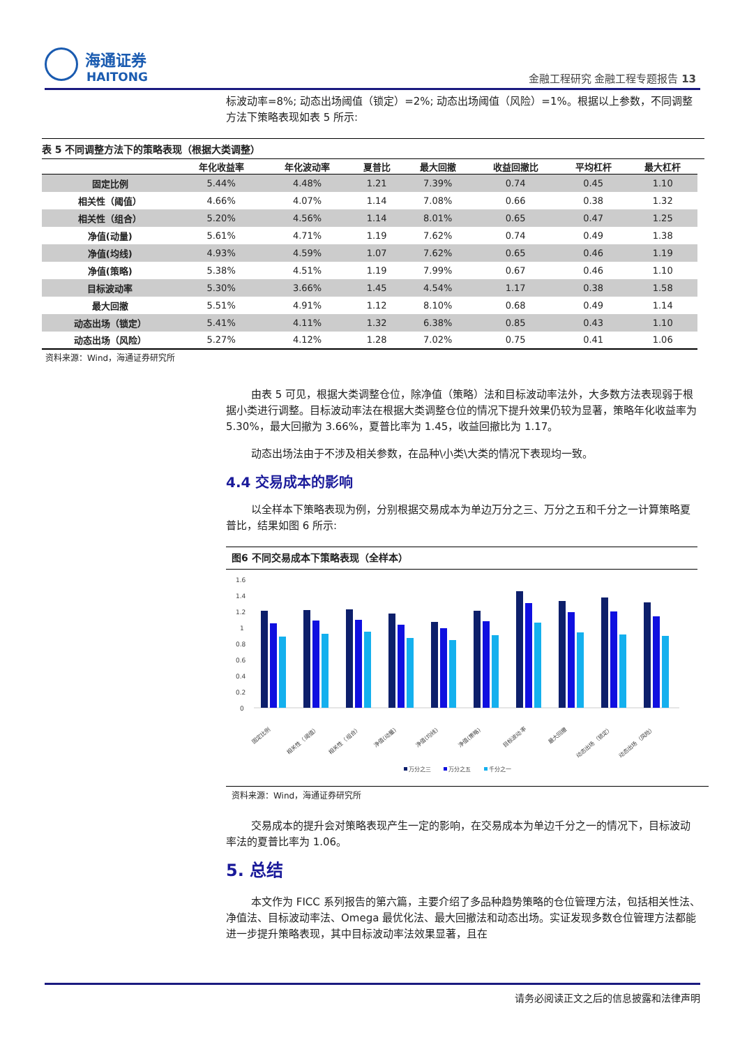海通证券
HAITONG
金融工程研究 金融工程专题报告 13
标波动率=8%; 动态出场阈值（锁定）=2%; 动态出场阈值（风险）=1%。根据以上参数，不同调整方法下策略表现如表 5 所示:
表 5 不同调整方法下的策略表现（根据大类调整）
| | 年化收益率 | 年化波动率 | 夏普比 | 最大回撤 | 收益回撤比 | 平均杠杆 | 最大杠杆 |
| --- | --- | --- | --- | --- | --- | --- | --- |
| 固定比例 | 5.44% | 4.48% | 1.21 | 7.39% | 0.74 | 0.45 | 1.10 |
| 相关性（阈值） | 4.66% | 4.07% | 1.14 | 7.08% | 0.66 | 0.38 | 1.32 |
| 相关性（组合） | 5.20% | 4.56% | 1.14 | 8.01% | 0.65 | 0.47 | 1.25 |
| 净值(动量) | 5.61% | 4.71% | 1.19 | 7.62% | 0.74 | 0.49 | 1.38 |
| 净值(均线) | 4.93% | 4.59% | 1.07 | 7.62% | 0.65 | 0.46 | 1.19 |
| 净值(策略) | 5.38% | 4.51% | 1.19 | 7.99% | 0.67 | 0.46 | 1.10 |
| 目标波动率 | 5.30% | 3.66% | 1.45 | 4.54% | 1.17 | 0.38 | 1.58 |
| 最大回撤 | 5.51% | 4.91% | 1.12 | 8.10% | 0.68 | 0.49 | 1.14 |
| 动态出场（锁定） | 5.41% | 4.11% | 1.32 | 6.38% | 0.85 | 0.43 | 1.10 |
| 动态出场（风险） | 5.27% | 4.12% | 1.28 | 7.02% | 0.75 | 0.41 | 1.06 |
资料来源：Wind，海通证券研究所
由表 5 可见，根据大类调整仓位，除净值（策略）法和目标波动率法外，大多数方法表现弱于根据小类进行调整。目标波动率法在根据大类调整仓位的情况下提升效果仍较为显著，策略年化收益率为 5.30%，最大回撤为 3.66%，夏普比率为 1.45，收益回撤比为 1.17。
动态出场法由于不涉及相关参数，在品种\小类\大类的情况下表现均一致。
4.4 交易成本的影响
以全样本下策略表现为例，分别根据交易成本为单边万分之三、万分之五和千分之一计算策略夏普比，结果如图 6 所示:
图6 不同交易成本下策略表现（全样本）
1.6
1.4
1.2
1
0.8
0.6
0.4
0.2
0
固定比例
相关性（阈值）
相关性（组合）
净值(动量)
净值(均线)
净值(策略)
目标波动率
最大回撤
动态出场（锁定）
动态出场（风险）
万分之三
万分之五
千分之一
资料来源：Wind，海通证券研究所
交易成本的提升会对策略表现产生一定的影响，在交易成本为单边千分之一的情况下，目标波动率法的夏普比率为 1.06。
5. 总结
本文作为 FICC 系列报告的第六篇，主要介绍了多品种趋势策略的仓位管理方法，包括相关性法、净值法、目标波动率法、Omega 最优化法、最大回撤法和动态出场。实证发现多数仓位管理方法都能进一步提升策略表现，其中目标波动率法效果显著，且在
请务必阅读正文之后的信息披露和法律声明